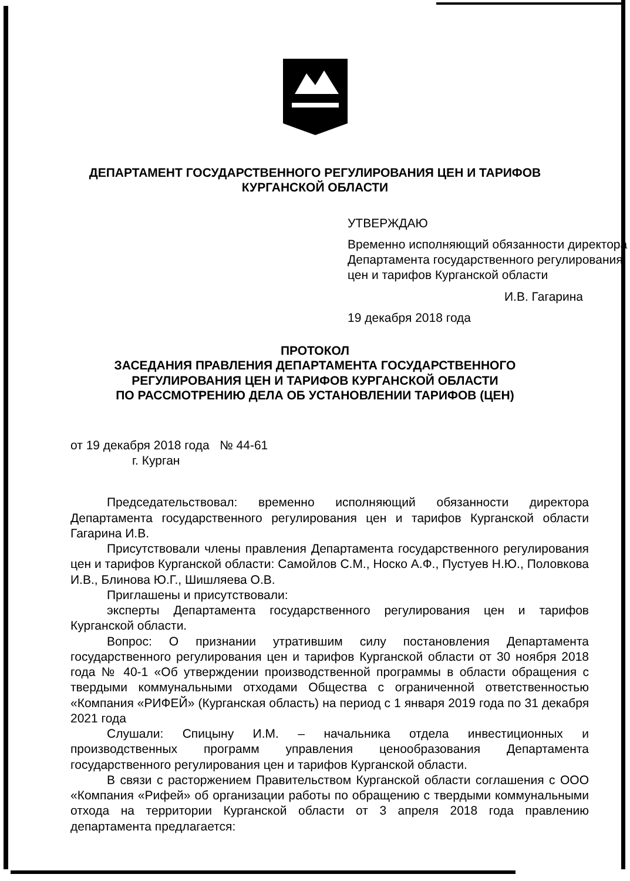ДЕПАРТАМЕНТ ГОСУДАРСТВЕННОГО РЕГУЛИРОВАНИЯ ЦЕН И ТАРИФОВ
КУРГАНСКОЙ ОБЛАСТИ
УТВЕРЖДАЮ
Временно исполняющий обязанности директора Департамента государственного регулирования цен и тарифов Курганской области
И.В. Гагарина
19 декабря 2018 года
ПРОТОКОЛ
ЗАСЕДАНИЯ ПРАВЛЕНИЯ ДЕПАРТАМЕНТА ГОСУДАРСТВЕННОГО
РЕГУЛИРОВАНИЯ ЦЕН И ТАРИФОВ КУРГАНСКОЙ ОБЛАСТИ
ПО РАССМОТРЕНИЮ ДЕЛА ОБ УСТАНОВЛЕНИИ ТАРИФОВ (ЦЕН)
от 19 декабря 2018 года № 44-61
г. Курган
Председательствовал: временно исполняющий обязанности директора Департамента государственного регулирования цен и тарифов Курганской области Гагарина И.В.
Присутствовали члены правления Департамента государственного регулирования цен и тарифов Курганской области: Самойлов С.М., Носко А.Ф., Пустуев Н.Ю., Половкова И.В., Блинова Ю.Г., Шишляева О.В.
Приглашены и присутствовали:
эксперты Департамента государственного регулирования цен и тарифов Курганской области.
Вопрос: О признании утратившим силу постановления Департамента государственного регулирования цен и тарифов Курганской области от 30 ноября 2018 года № 40-1 «Об утверждении производственной программы в области обращения с твердыми коммунальными отходами Общества с ограниченной ответственностью «Компания «РИФЕЙ» (Курганская область) на период с 1 января 2019 года по 31 декабря 2021 года
Слушали: Спицыну И.М. – начальника отдела инвестиционных и производственных программ управления ценообразования Департамента государственного регулирования цен и тарифов Курганской области.
В связи с расторжением Правительством Курганской области соглашения с ООО «Компания «Рифей» об организации работы по обращению с твердыми коммунальными отхода на территории Курганской области от 3 апреля 2018 года правлению департамента предлагается: